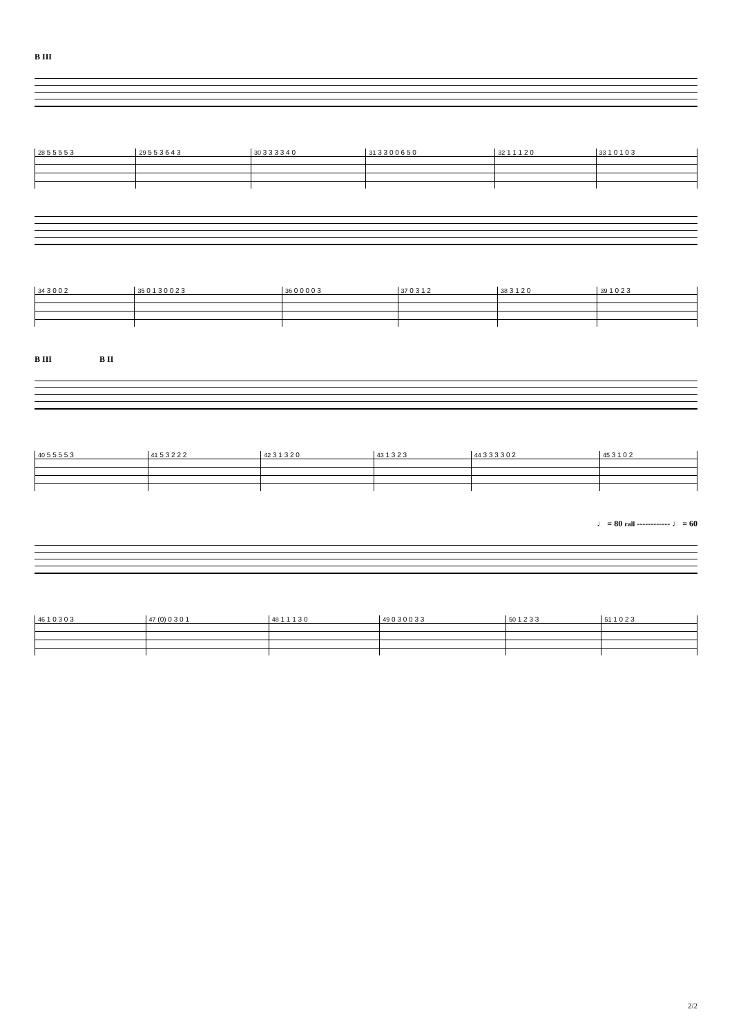B III
| 28 5 5 5 5 3 | 29 5 5 3 6 4 3 | 30 3 3 3 3 4 0 | 31 3 3 0 0 6 5 0 | 32 1 1 1 2 0 | 33 1 0 1 0 3 |
| 34 3 0 0 2 | 35 0 1 3 0 0 2 3 | 36 0 0 0 0 3 | 37 0 3 1 2 | 38 3 1 2 0 | 39 1 0 2 3 |
B III B II
| 40 5 5 5 5 3 | 41 5 3 2 2 2 | 42 3 1 3 2 0 | 43 1 3 2 3 | 44 3 3 3 3 0 2 | 45 3 1 0 2 |
♩ = 80 rall ------------ ♩ = 60
| 46 1 0 3 0 3 | 47 (0) 0 3 0 1 | 48 1 1 1 3 0 | 49 0 3 0 0 3 3 | 50 1 2 3 3 | 51 1 0 2 3 |
2/2